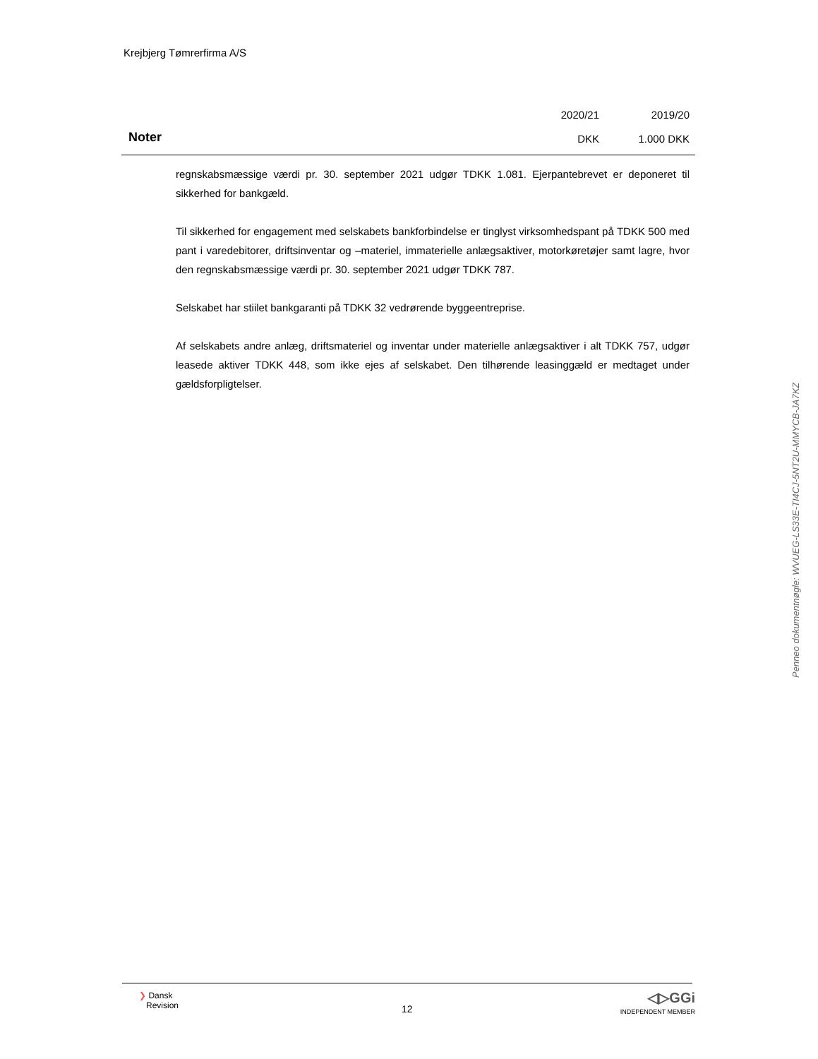Krejbjerg Tømrerfirma A/S
2020/21 2019/20
Noter DKK 1.000 DKK
regnskabsmæssige værdi pr. 30. september 2021 udgør TDKK 1.081. Ejerpantebrevet er deponeret til sikkerhed for bankgæld.
Til sikkerhed for engagement med selskabets bankforbindelse er tinglyst virksomhedspant på TDKK 500 med pant i varedebitorer, driftsinventar og –materiel, immaterielle anlægsaktiver, motorkøretøjer samt lagre, hvor den regnskabsmæssige værdi pr. 30. september 2021 udgør TDKK 787.
Selskabet har stiilet bankgaranti på TDKK 32 vedrørende byggeentreprise.
Af selskabets andre anlæg, driftsmateriel og inventar under materielle anlægsaktiver i alt TDKK 757, udgør leasede aktiver TDKK 448, som ikke ejes af selskabet. Den tilhørende leasinggæld er medtaget under gældsforpligtelser.
❯ Dansk
Revision
12
◁▷GGi
INDEPENDENT MEMBER
Penneo dokumentnøgle: WVUEG-LS33E-TI4CJ-5NT2U-MMYCB-JA7KZ